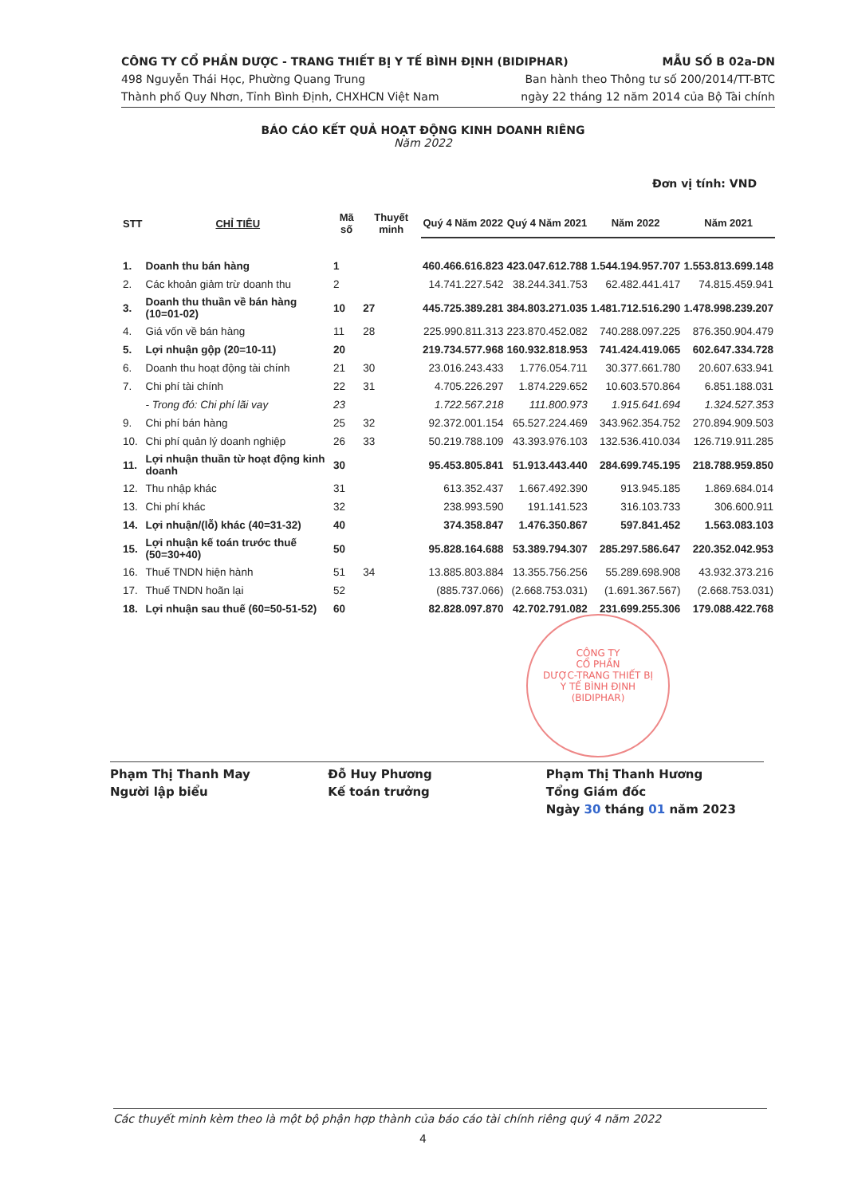CÔNG TY CỔ PHẦN DƯỢC - TRANG THIẾT BỊ Y TẾ BÌNH ĐỊNH (BIDIPHAR) MẪU SỐ B 02a-DN
498 Nguyễn Thái Học, Phường Quang Trung Ban hành theo Thông tư số 200/2014/TT-BTC
Thành phố Quy Nhơn, Tỉnh Bình Định, CHXHCN Việt Nam ngày 22 tháng 12 năm 2014 của Bộ Tài chính
BÁO CÁO KẾT QUẢ HOẠT ĐỘNG KINH DOANH RIÊNG
Năm 2022
Đơn vị tính: VND
| STT | CHỈ TIÊU | Mã số | Thuyết minh | Quý 4 Năm 2022 | Quý 4 Năm 2021 | Năm 2022 | Năm 2021 |
| --- | --- | --- | --- | --- | --- | --- | --- |
| 1. | Doanh thu bán hàng | 1 | | 460.466.616.823 | 423.047.612.788 | 1.544.194.957.707 | 1.553.813.699.148 |
| 2. | Các khoản giảm trừ doanh thu | 2 | | 14.741.227.542 | 38.244.341.753 | 62.482.441.417 | 74.815.459.941 |
| 3. | Doanh thu thuần về bán hàng (10=01-02) | 10 | 27 | 445.725.389.281 | 384.803.271.035 | 1.481.712.516.290 | 1.478.998.239.207 |
| 4. | Giá vốn về bán hàng | 11 | 28 | 225.990.811.313 | 223.870.452.082 | 740.288.097.225 | 876.350.904.479 |
| 5. | Lợi nhuận gộp (20=10-11) | 20 | | 219.734.577.968 | 160.932.818.953 | 741.424.419.065 | 602.647.334.728 |
| 6. | Doanh thu hoạt động tài chính | 21 | 30 | 23.016.243.433 | 1.776.054.711 | 30.377.661.780 | 20.607.633.941 |
| 7. | Chi phí tài chính | 22 | 31 | 4.705.226.297 | 1.874.229.652 | 10.603.570.864 | 6.851.188.031 |
| | - Trong đó: Chi phí lãi vay | 23 | | 1.722.567.218 | 111.800.973 | 1.915.641.694 | 1.324.527.353 |
| 9. | Chi phí bán hàng | 25 | 32 | 92.372.001.154 | 65.527.224.469 | 343.962.354.752 | 270.894.909.503 |
| 10. | Chi phí quản lý doanh nghiệp | 26 | 33 | 50.219.788.109 | 43.393.976.103 | 132.536.410.034 | 126.719.911.285 |
| 11. | Lợi nhuận thuần từ hoạt động kinh doanh | 30 | | 95.453.805.841 | 51.913.443.440 | 284.699.745.195 | 218.788.959.850 |
| 12. | Thu nhập khác | 31 | | 613.352.437 | 1.667.492.390 | 913.945.185 | 1.869.684.014 |
| 13. | Chi phí khác | 32 | | 238.993.590 | 191.141.523 | 316.103.733 | 306.600.911 |
| 14. | Lợi nhuận/(lỗ) khác (40=31-32) | 40 | | 374.358.847 | 1.476.350.867 | 597.841.452 | 1.563.083.103 |
| 15. | Lợi nhuận kế toán trước thuế (50=30+40) | 50 | | 95.828.164.688 | 53.389.794.307 | 285.297.586.647 | 220.352.042.953 |
| 16. | Thuế TNDN hiện hành | 51 | 34 | 13.885.803.884 | 13.355.756.256 | 55.289.698.908 | 43.932.373.216 |
| 17. | Thuế TNDN hoãn lại | 52 | | (885.737.066) | (2.668.753.031) | (1.691.367.567) | (2.668.753.031) |
| 18. | Lợi nhuận sau thuế (60=50-51-52) | 60 | | 82.828.097.870 | 42.702.791.082 | 231.699.255.306 | 179.088.422.768 |
CÔNG TY
CỔ PHẦN
DƯỢC-TRANG THIẾT BỊ
Y TẾ BÌNH ĐỊNH
(BIDIPHAR)
Phạm Thị Thanh May
Người lập biểu
Đỗ Huy Phương
Kế toán trưởng
Phạm Thị Thanh Hương
Tổng Giám đốc
Ngày 30 tháng 01 năm 2023
Các thuyết minh kèm theo là một bộ phận hợp thành của báo cáo tài chính riêng quý 4 năm 2022
4